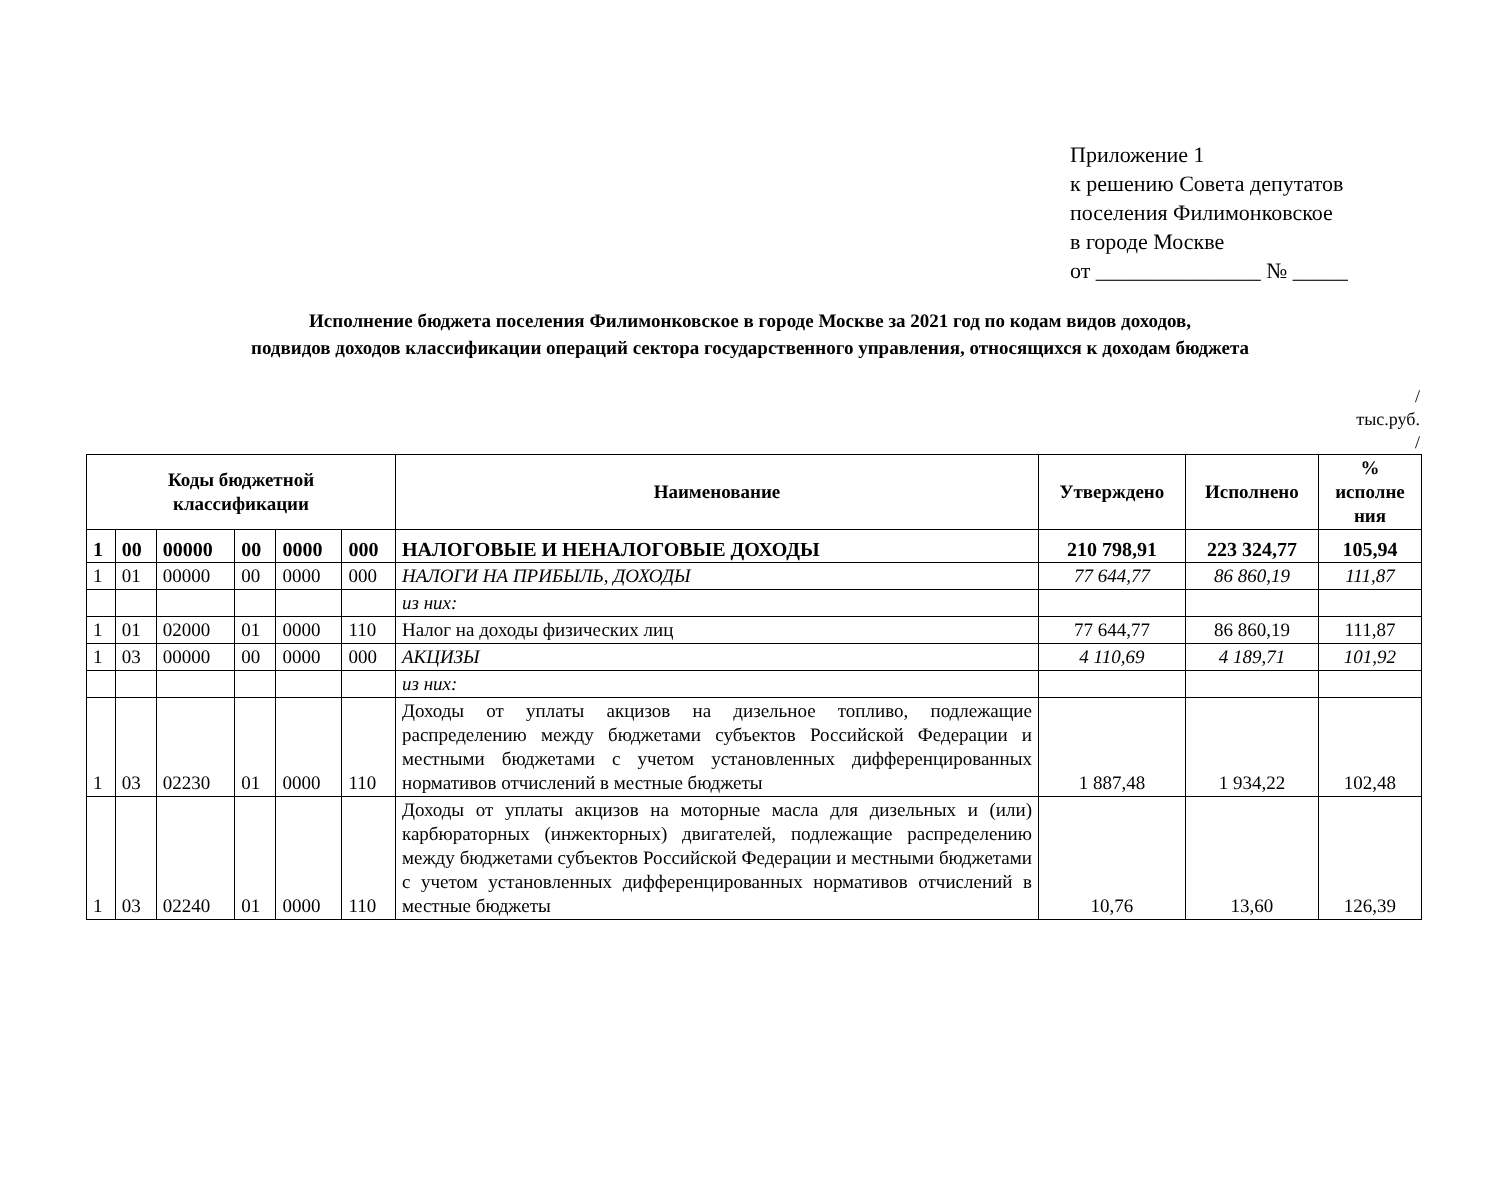Приложение 1
к решению Совета депутатов
поселения Филимонковское
в городе Москве
от _______________ № _____
Исполнение бюджета поселения Филимонковское в городе Москве за 2021 год по кодам видов доходов,
подвидов доходов классификации операций сектора государственного управления, относящихся к доходам бюджета
/
тыс.руб.
/
| Коды бюджетной классификации | | | | | | Наименование | Утверждено | Исполнено | % исполне ния |
| --- | --- | --- | --- | --- | --- | --- | --- | --- | --- |
| 1 | 00 | 00000 | 00 | 0000 | 000 | НАЛОГОВЫЕ И НЕНАЛОГОВЫЕ ДОХОДЫ | 210 798,91 | 223 324,77 | 105,94 |
| 1 | 01 | 00000 | 00 | 0000 | 000 | НАЛОГИ НА ПРИБЫЛЬ, ДОХОДЫ | 77 644,77 | 86 860,19 | 111,87 |
| | | | | | | из них: | | | |
| 1 | 01 | 02000 | 01 | 0000 | 110 | Налог на доходы физических лиц | 77 644,77 | 86 860,19 | 111,87 |
| 1 | 03 | 00000 | 00 | 0000 | 000 | АКЦИЗЫ | 4 110,69 | 4 189,71 | 101,92 |
| | | | | | | из них: | | | |
| 1 | 03 | 02230 | 01 | 0000 | 110 | Доходы от уплаты акцизов на дизельное топливо, подлежащие распределению между бюджетами субъектов Российской Федерации и местными бюджетами с учетом установленных дифференцированных нормативов отчислений в местные бюджеты | 1 887,48 | 1 934,22 | 102,48 |
| 1 | 03 | 02240 | 01 | 0000 | 110 | Доходы от уплаты акцизов на моторные масла для дизельных и (или) карбюраторных (инжекторных) двигателей, подлежащие распределению между бюджетами субъектов Российской Федерации и местными бюджетами с учетом установленных дифференцированных нормативов отчислений в местные бюджеты | 10,76 | 13,60 | 126,39 |